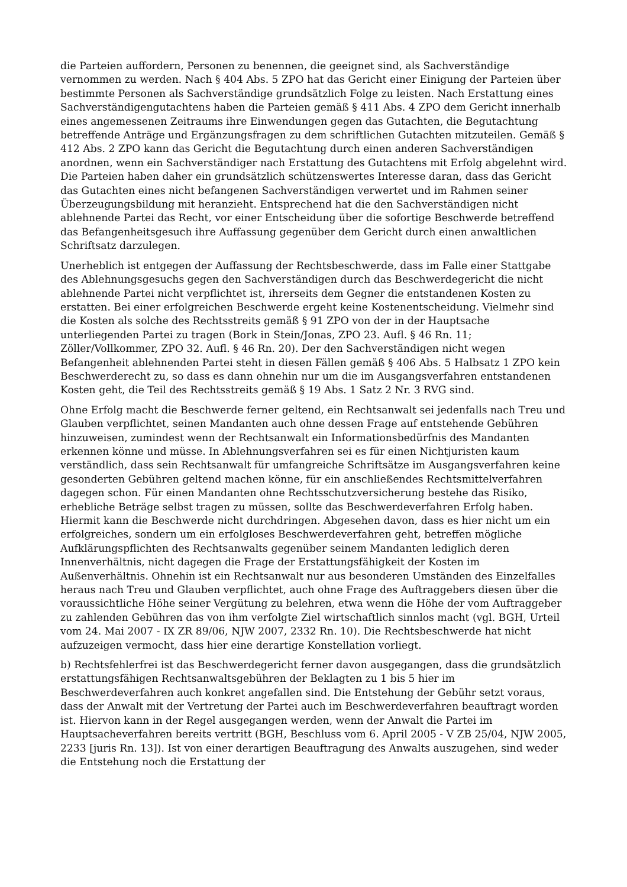die Parteien auffordern, Personen zu benennen, die geeignet sind, als Sachverständige vernommen zu werden. Nach § 404 Abs. 5 ZPO hat das Gericht einer Einigung der Parteien über bestimmte Personen als Sachverständige grundsätzlich Folge zu leisten. Nach Erstattung eines Sachverständigengutachtens haben die Parteien gemäß § 411 Abs. 4 ZPO dem Gericht innerhalb eines angemessenen Zeitraums ihre Einwendungen gegen das Gutachten, die Begutachtung betreffende Anträge und Ergänzungsfragen zu dem schriftlichen Gutachten mitzuteilen. Gemäß § 412 Abs. 2 ZPO kann das Gericht die Begutachtung durch einen anderen Sachverständigen anordnen, wenn ein Sachverständiger nach Erstattung des Gutachtens mit Erfolg abgelehnt wird. Die Parteien haben daher ein grundsätzlich schützenswertes Interesse daran, dass das Gericht das Gutachten eines nicht befangenen Sachverständigen verwertet und im Rahmen seiner Überzeugungsbildung mit heranzieht. Entsprechend hat die den Sachverständigen nicht ablehnende Partei das Recht, vor einer Entscheidung über die sofortige Beschwerde betreffend das Befangenheitsgesuch ihre Auffassung gegenüber dem Gericht durch einen anwaltlichen Schriftsatz darzulegen.
Unerheblich ist entgegen der Auffassung der Rechtsbeschwerde, dass im Falle einer Stattgabe des Ablehnungsgesuchs gegen den Sachverständigen durch das Beschwerdegericht die nicht ablehnende Partei nicht verpflichtet ist, ihrerseits dem Gegner die entstandenen Kosten zu erstatten. Bei einer erfolgreichen Beschwerde ergeht keine Kostenentscheidung. Vielmehr sind die Kosten als solche des Rechtsstreits gemäß § 91 ZPO von der in der Hauptsache unterliegenden Partei zu tragen (Bork in Stein/Jonas, ZPO 23. Aufl. § 46 Rn. 11; Zöller/Vollkommer, ZPO 32. Aufl. § 46 Rn. 20). Der den Sachverständigen nicht wegen Befangenheit ablehnenden Partei steht in diesen Fällen gemäß § 406 Abs. 5 Halbsatz 1 ZPO kein Beschwerderecht zu, so dass es dann ohnehin nur um die im Ausgangsverfahren entstandenen Kosten geht, die Teil des Rechtsstreits gemäß § 19 Abs. 1 Satz 2 Nr. 3 RVG sind.
Ohne Erfolg macht die Beschwerde ferner geltend, ein Rechtsanwalt sei jedenfalls nach Treu und Glauben verpflichtet, seinen Mandanten auch ohne dessen Frage auf entstehende Gebühren hinzuweisen, zumindest wenn der Rechtsanwalt ein Informationsbedürfnis des Mandanten erkennen könne und müsse. In Ablehnungsverfahren sei es für einen Nichtjuristen kaum verständlich, dass sein Rechtsanwalt für umfangreiche Schriftsätze im Ausgangsverfahren keine gesonderten Gebühren geltend machen könne, für ein anschließendes Rechtsmittelverfahren dagegen schon. Für einen Mandanten ohne Rechtsschutzversicherung bestehe das Risiko, erhebliche Beträge selbst tragen zu müssen, sollte das Beschwerdeverfahren Erfolg haben. Hiermit kann die Beschwerde nicht durchdringen. Abgesehen davon, dass es hier nicht um ein erfolgreiches, sondern um ein erfolgloses Beschwerdeverfahren geht, betreffen mögliche Aufklärungspflichten des Rechtsanwalts gegenüber seinem Mandanten lediglich deren Innenverhältnis, nicht dagegen die Frage der Erstattungsfähigkeit der Kosten im Außenverhältnis. Ohnehin ist ein Rechtsanwalt nur aus besonderen Umständen des Einzelfalles heraus nach Treu und Glauben verpflichtet, auch ohne Frage des Auftraggebers diesen über die voraussichtliche Höhe seiner Vergütung zu belehren, etwa wenn die Höhe der vom Auftraggeber zu zahlenden Gebühren das von ihm verfolgte Ziel wirtschaftlich sinnlos macht (vgl. BGH, Urteil vom 24. Mai 2007 - IX ZR 89/06, NJW 2007, 2332 Rn. 10). Die Rechtsbeschwerde hat nicht aufzuzeigen vermocht, dass hier eine derartige Konstellation vorliegt.
b) Rechtsfehlerfrei ist das Beschwerdegericht ferner davon ausgegangen, dass die grundsätzlich erstattungsfähigen Rechtsanwaltsgebühren der Beklagten zu 1 bis 5 hier im Beschwerdeverfahren auch konkret angefallen sind. Die Entstehung der Gebühr setzt voraus, dass der Anwalt mit der Vertretung der Partei auch im Beschwerdeverfahren beauftragt worden ist. Hiervon kann in der Regel ausgegangen werden, wenn der Anwalt die Partei im Hauptsacheverfahren bereits vertritt (BGH, Beschluss vom 6. April 2005 - V ZB 25/04, NJW 2005, 2233 [juris Rn. 13]). Ist von einer derartigen Beauftragung des Anwalts auszugehen, sind weder die Entstehung noch die Erstattung der